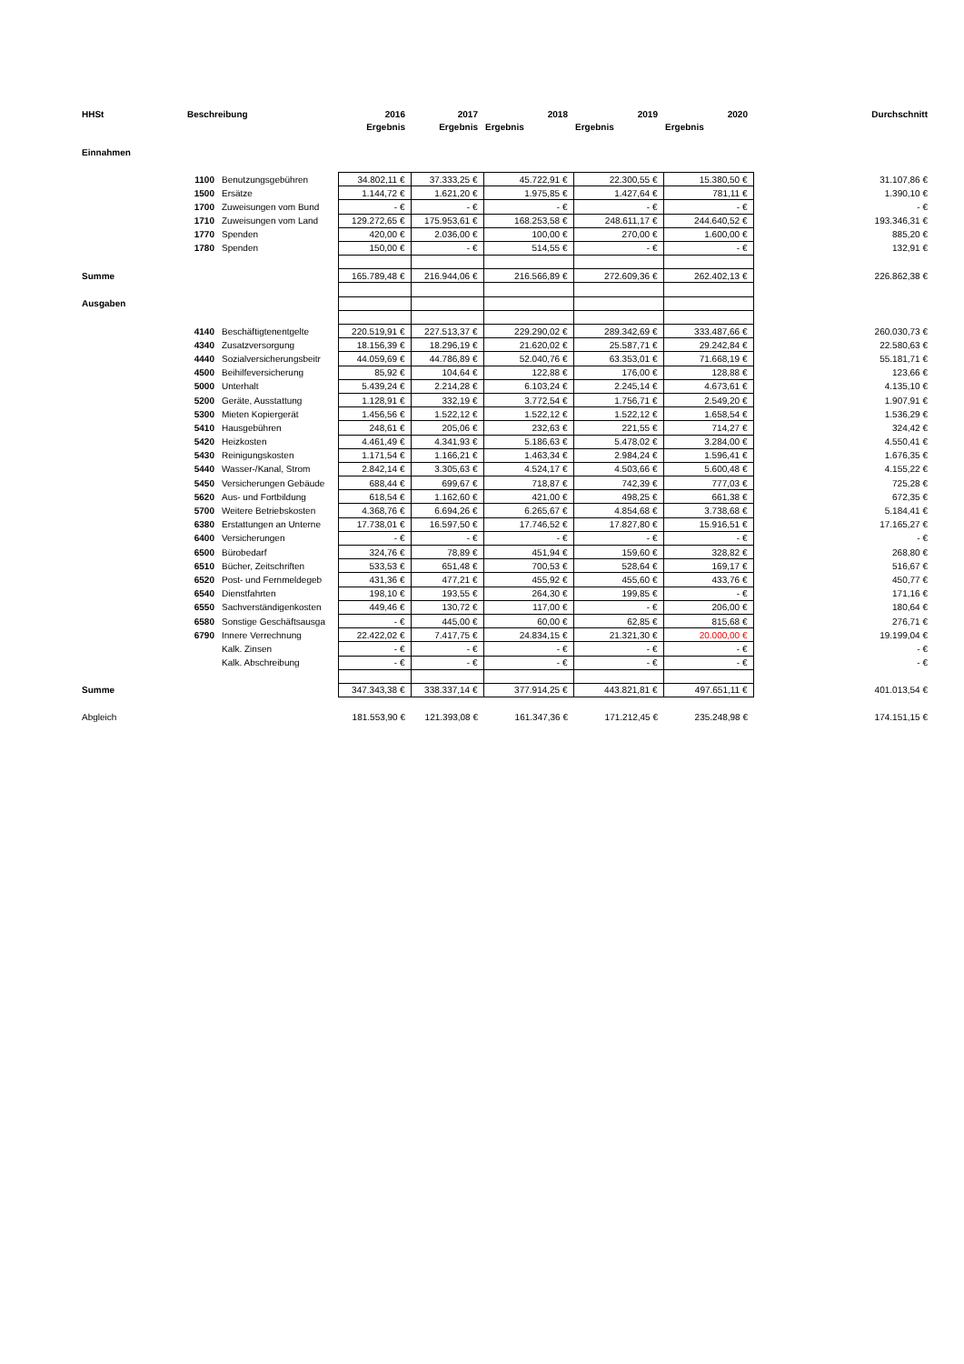| HHSt | Beschreibung | | 2016 | 2017 | 2018 | 2019 | 2020 | Durchschnitt |
| --- | --- | --- | --- | --- | --- | --- | --- | --- |
| | | | Ergebnis | Ergebnis | Ergebnis | Ergebnis | Ergebnis | |
| Einnahmen | | | | | | | | |
| | 1100 | Benutzungsgebühren | 34.802,11 € | 37.333,25 € | 45.722,91 € | 22.300,55 € | 15.380,50 € | 31.107,86 € |
| | 1500 | Ersätze | 1.144,72 € | 1.621,20 € | 1.975,85 € | 1.427,64 € | 781,11 € | 1.390,10 € |
| | 1700 | Zuweisungen vom Bund | - € | - € | - € | - € | - € | - € |
| | 1710 | Zuweisungen vom Land | 129.272,65 € | 175.953,61 € | 168.253,58 € | 248.611,17 € | 244.640,52 € | 193.346,31 € |
| | 1770 | Spenden | 420,00 € | 2.036,00 € | 100,00 € | 270,00 € | 1.600,00 € | 885,20 € |
| | 1780 | Spenden | 150,00 € | - € | 514,55 € | - € | - € | 132,91 € |
| Summe | | | 165.789,48 € | 216.944,06 € | 216.566,89 € | 272.609,36 € | 262.402,13 € | 226.862,38 € |
| Ausgaben | | | | | | | | |
| | 4140 | Beschäftigtenentgelte | 220.519,91 € | 227.513,37 € | 229.290,02 € | 289.342,69 € | 333.487,66 € | 260.030,73 € |
| | 4340 | Zusatzversorgung | 18.156,39 € | 18.296,19 € | 21.620,02 € | 25.587,71 € | 29.242,84 € | 22.580,63 € |
| | 4440 | Sozialversicherungsbeitr | 44.059,69 € | 44.786,89 € | 52.040,76 € | 63.353,01 € | 71.668,19 € | 55.181,71 € |
| | 4500 | Beihilfeversicherung | 85,92 € | 104,64 € | 122,88 € | 176,00 € | 128,88 € | 123,66 € |
| | 5000 | Unterhalt | 5.439,24 € | 2.214,28 € | 6.103,24 € | 2.245,14 € | 4.673,61 € | 4.135,10 € |
| | 5200 | Geräte, Ausstattung | 1.128,91 € | 332,19 € | 3.772,54 € | 1.756,71 € | 2.549,20 € | 1.907,91 € |
| | 5300 | Mieten Kopiergerät | 1.456,56 € | 1.522,12 € | 1.522,12 € | 1.522,12 € | 1.658,54 € | 1.536,29 € |
| | 5410 | Hausgebühren | 248,61 € | 205,06 € | 232,63 € | 221,55 € | 714,27 € | 324,42 € |
| | 5420 | Heizkosten | 4.461,49 € | 4.341,93 € | 5.186,63 € | 5.478,02 € | 3.284,00 € | 4.550,41 € |
| | 5430 | Reinigungskosten | 1.171,54 € | 1.166,21 € | 1.463,34 € | 2.984,24 € | 1.596,41 € | 1.676,35 € |
| | 5440 | Wasser-/Kanal, Strom | 2.842,14 € | 3.305,63 € | 4.524,17 € | 4.503,66 € | 5.600,48 € | 4.155,22 € |
| | 5450 | Versicherungen Gebäude | 688,44 € | 699,67 € | 718,87 € | 742,39 € | 777,03 € | 725,28 € |
| | 5620 | Aus- und Fortbildung | 618,54 € | 1.162,60 € | 421,00 € | 498,25 € | 661,38 € | 672,35 € |
| | 5700 | Weitere Betriebskosten | 4.368,76 € | 6.694,26 € | 6.265,67 € | 4.854,68 € | 3.738,68 € | 5.184,41 € |
| | 6380 | Erstattungen an Unterne | 17.738,01 € | 16.597,50 € | 17.746,52 € | 17.827,80 € | 15.916,51 € | 17.165,27 € |
| | 6400 | Versicherungen | - € | - € | - € | - € | - € | - € |
| | 6500 | Bürobedarf | 324,76 € | 78,89 € | 451,94 € | 159,60 € | 328,82 € | 268,80 € |
| | 6510 | Bücher, Zeitschriften | 533,53 € | 651,48 € | 700,53 € | 528,64 € | 169,17 € | 516,67 € |
| | 6520 | Post- und Fernmeldegeb | 431,36 € | 477,21 € | 455,92 € | 455,60 € | 433,76 € | 450,77 € |
| | 6540 | Dienstfahrten | 198,10 € | 193,55 € | 264,30 € | 199,85 € | - € | 171,16 € |
| | 6550 | Sachverständigenkosten | 449,46 € | 130,72 € | 117,00 € | - € | 206,00 € | 180,64 € |
| | 6580 | Sonstige Geschäftsausga | - € | 445,00 € | 60,00 € | 62,85 € | 815,68 € | 276,71 € |
| | 6790 | Innere Verrechnung | 22.422,02 € | 7.417,75 € | 24.834,15 € | 21.321,30 € | 20.000,00 € | 19.199,04 € |
| | | Kalk. Zinsen | - € | - € | - € | - € | - € | - € |
| | | Kalk. Abschreibung | - € | - € | - € | - € | - € | - € |
| Summe | | | 347.343,38 € | 338.337,14 € | 377.914,25 € | 443.821,81 € | 497.651,11 € | 401.013,54 € |
| Abgleich | | | 181.553,90 € | 121.393,08 € | 161.347,36 € | 171.212,45 € | 235.248,98 € | 174.151,15 € |